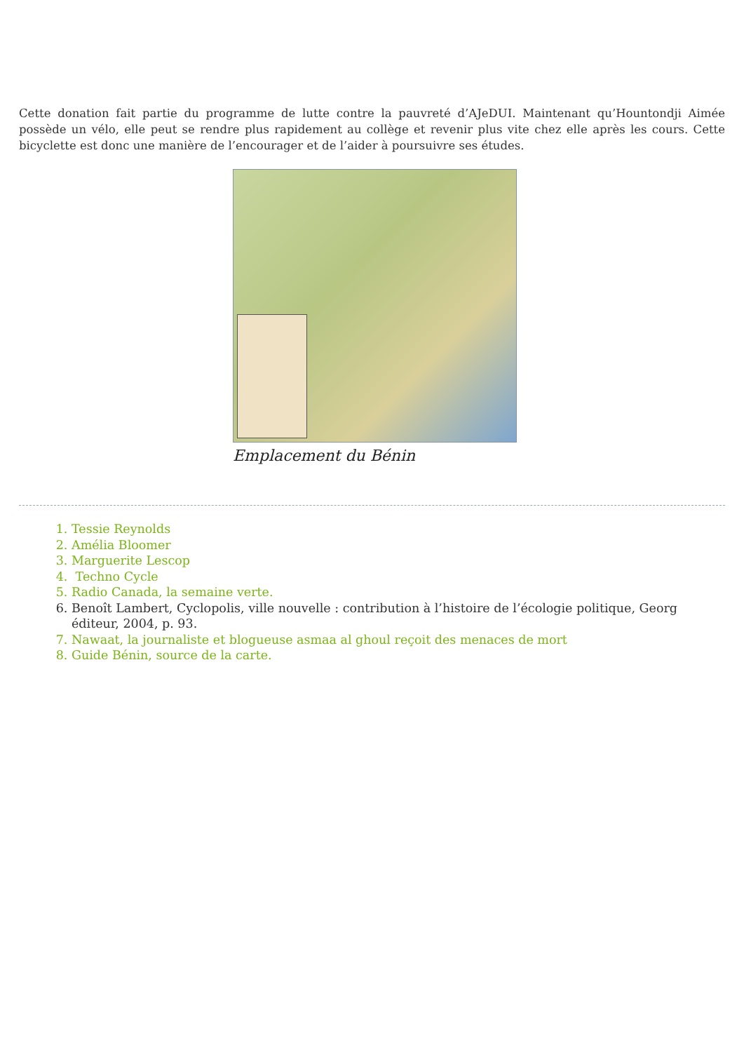Cette donation fait partie du programme de lutte contre la pauvreté d’AJeDUI. Maintenant qu’Hountondji Aimée possède un vélo, elle peut se rendre plus rapidement au collège et revenir plus vite chez elle après les cours. Cette bicyclette est donc une manière de l’encourager et de l’aider à poursuivre ses études.
Emplacement du Bénin
1. Tessie Reynolds
2. Amélia Bloomer
3. Marguerite Lescop
4. Techno Cycle
5. Radio Canada, la semaine verte.
6. Benoît Lambert, Cyclopolis, ville nouvelle : contribution à l’histoire de l’écologie politique, Georg éditeur, 2004, p. 93.
7. Nawaat, la journaliste et blogueuse asmaa al ghoul reçoit des menaces de mort
8. Guide Bénin, source de la carte.